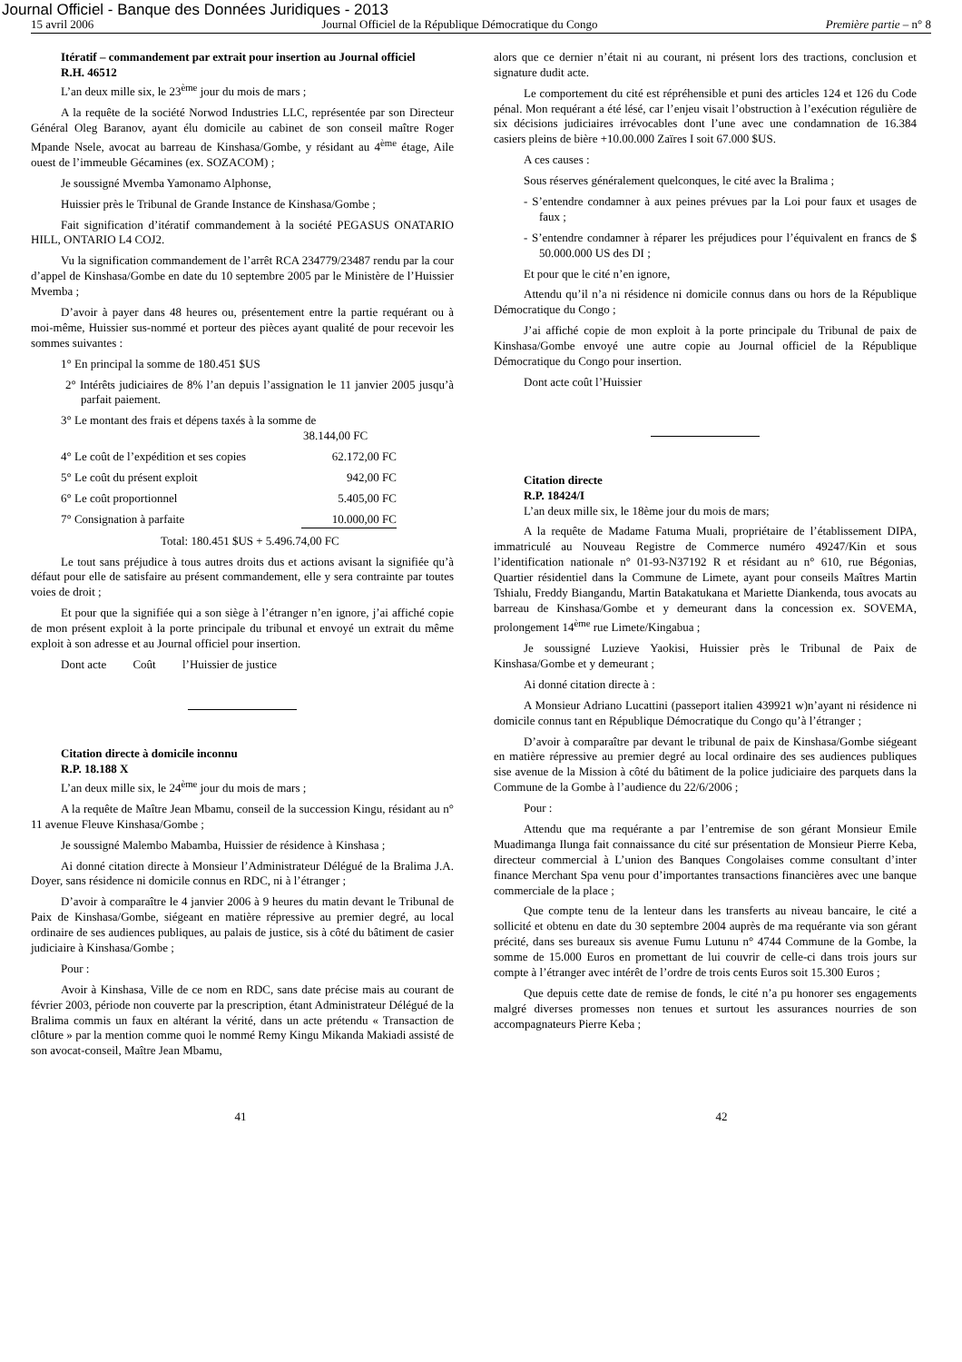Journal Officiel - Banque des Données Juridiques - 2013
15 avril 2006 Journal Officiel de la République Démocratique du Congo Première partie – n° 8
Itératif – commandement par extrait pour insertion au Journal officiel
R.H. 46512
L’an deux mille six, le 23<sup>ème</sup> jour du mois de mars ;
A la requête de la société Norwod Industries LLC, représentée par son Directeur Général Oleg Baranov, ayant élu domicile au cabinet de son conseil maître Roger Mpande Nsele, avocat au barreau de Kinshasa/Gombe, y résidant au 4<sup>ème</sup> étage, Aile ouest de l’immeuble Gécamines (ex. SOZACOM) ;
Je soussigné Mvemba Yamonamo Alphonse,
Huissier près le Tribunal de Grande Instance de Kinshasa/Gombe ;
Fait signification d’itératif commandement à la société PEGASUS ONATARIO HILL, ONTARIO L4 COJ2.
Vu la signification commandement de l’arrêt RCA 234779/23487 rendu par la cour d’appel de Kinshasa/Gombe en date du 10 septembre 2005 par le Ministère de l’Huissier Mvemba ;
D’avoir à payer dans 48 heures ou, présentement entre la partie requérant ou à moi-même, Huissier sus-nommé et porteur des pièces ayant qualité de pour recevoir les sommes suivantes :
1° En principal la somme de 180.451 $US
2° Intérêts judiciaires de 8% l’an depuis l’assignation le 11 janvier 2005 jusqu’à parfait paiement.
3° Le montant des frais et dépens taxés à la somme de
38.144,00 FC
4° Le coût de l’expédition et ses copies 62.172,00 FC
5° Le coût du présent exploit 942,00 FC
6° Le coût proportionnel 5.405,00 FC
7° Consignation à parfaite 10.000,00 FC
Total: 180.451 $US + 5.496.74,00 FC
Le tout sans préjudice à tous autres droits dus et actions avisant la signifiée qu’à défaut pour elle de satisfaire au présent commandement, elle y sera contrainte par toutes voies de droit ;
Et pour que la signifiée qui a son siège à l’étranger n’en ignore, j’ai affiché copie de mon présent exploit à la porte principale du tribunal et envoyé un extrait du même exploit à son adresse et au Journal officiel pour insertion.
Dont acte Coût l’Huissier de justice
Citation directe à domicile inconnu
R.P. 18.188 X
L’an deux mille six, le 24<sup>ème</sup> jour du mois de mars ;
A la requête de Maître Jean Mbamu, conseil de la succession Kingu, résidant au n° 11 avenue Fleuve Kinshasa/Gombe ;
Je soussigné Malembo Mabamba, Huissier de résidence à Kinshasa ;
Ai donné citation directe à Monsieur l’Administrateur Délégué de la Bralima J.A. Doyer, sans résidence ni domicile connus en RDC, ni à l’étranger ;
D’avoir à comparaître le 4 janvier 2006 à 9 heures du matin devant le Tribunal de Paix de Kinshasa/Gombe, siégeant en matière répressive au premier degré, au local ordinaire de ses audiences publiques, au palais de justice, sis à côté du bâtiment de casier judiciaire à Kinshasa/Gombe ;
Pour :
Avoir à Kinshasa, Ville de ce nom en RDC, sans date précise mais au courant de février 2003, période non couverte par la prescription, étant Administrateur Délégué de la Bralima commis un faux en altérant la vérité, dans un acte prétendu « Transaction de clôture » par la mention comme quoi le nommé Remy Kingu Mikanda Makiadi assisté de son avocat-conseil, Maître Jean Mbamu,
alors que ce dernier n’était ni au courant, ni présent lors des tractions, conclusion et signature dudit acte.
Le comportement du cité est répréhensible et puni des articles 124 et 126 du Code pénal. Mon requérant a été lésé, car l’enjeu visait l’obstruction à l’exécution régulière de six décisions judiciaires irrévocables dont l’une avec une condamnation de 16.384 casiers pleins de bière +10.00.000 Zaïres I soit 67.000 $US.
A ces causes :
Sous réserves généralement quelconques, le cité avec la Bralima ;
- S’entendre condamner à aux peines prévues par la Loi pour faux et usages de faux ;
- S’entendre condamner à réparer les préjudices pour l’équivalent en francs de $ 50.000.000 US des DI ;
Et pour que le cité n’en ignore,
Attendu qu’il n’a ni résidence ni domicile connus dans ou hors de la République Démocratique du Congo ;
J’ai affiché copie de mon exploit à la porte principale du Tribunal de paix de Kinshasa/Gombe envoyé une autre copie au Journal officiel de la République Démocratique du Congo pour insertion.
Dont acte coût l’Huissier
Citation directe
R.P. 18424/I
L’an deux mille six, le 18ème jour du mois de mars;
A la requête de Madame Fatuma Muali, propriétaire de l’établissement DIPA, immatriculé au Nouveau Registre de Commerce numéro 49247/Kin et sous l’identification nationale n° 01-93-N37192 R et résidant au n° 610, rue Bégonias, Quartier résidentiel dans la Commune de Limete, ayant pour conseils Maîtres Martin Tshialu, Freddy Biangandu, Martin Batakatukana et Mariette Diankenda, tous avocats au barreau de Kinshasa/Gombe et y demeurant dans la concession ex. SOVEMA, prolongement 14<sup>ème</sup> rue Limete/Kingabua ;
Je soussigné Luzieve Yaokisi, Huissier près le Tribunal de Paix de Kinshasa/Gombe et y demeurant ;
Ai donné citation directe à :
A Monsieur Adriano Lucattini (passeport italien 439921 w)n’ayant ni résidence ni domicile connus tant en République Démocratique du Congo qu’à l’étranger ;
D’avoir à comparaître par devant le tribunal de paix de Kinshasa/Gombe siégeant en matière répressive au premier degré au local ordinaire des ses audiences publiques sise avenue de la Mission à côté du bâtiment de la police judiciaire des parquets dans la Commune de la Gombe à l’audience du 22/6/2006 ;
Pour :
Attendu que ma requérante a par l’entremise de son gérant Monsieur Emile Muadimanga Ilunga fait connaissance du cité sur présentation de Monsieur Pierre Keba, directeur commercial à L’union des Banques Congolaises comme consultant d’inter finance Merchant Spa venu pour d’importantes transactions financières avec une banque commerciale de la place ;
Que compte tenu de la lenteur dans les transferts au niveau bancaire, le cité a sollicité et obtenu en date du 30 septembre 2004 auprès de ma requérante via son gérant précité, dans ses bureaux sis avenue Fumu Lutunu n° 4744 Commune de la Gombe, la somme de 15.000 Euros en promettant de lui couvrir de celle-ci dans trois jours sur compte à l’étranger avec intérêt de l’ordre de trois cents Euros soit 15.300 Euros ;
Que depuis cette date de remise de fonds, le cité n’a pu honorer ses engagements malgré diverses promesses non tenues et surtout les assurances nourries de son accompagnateurs Pierre Keba ;
41 42